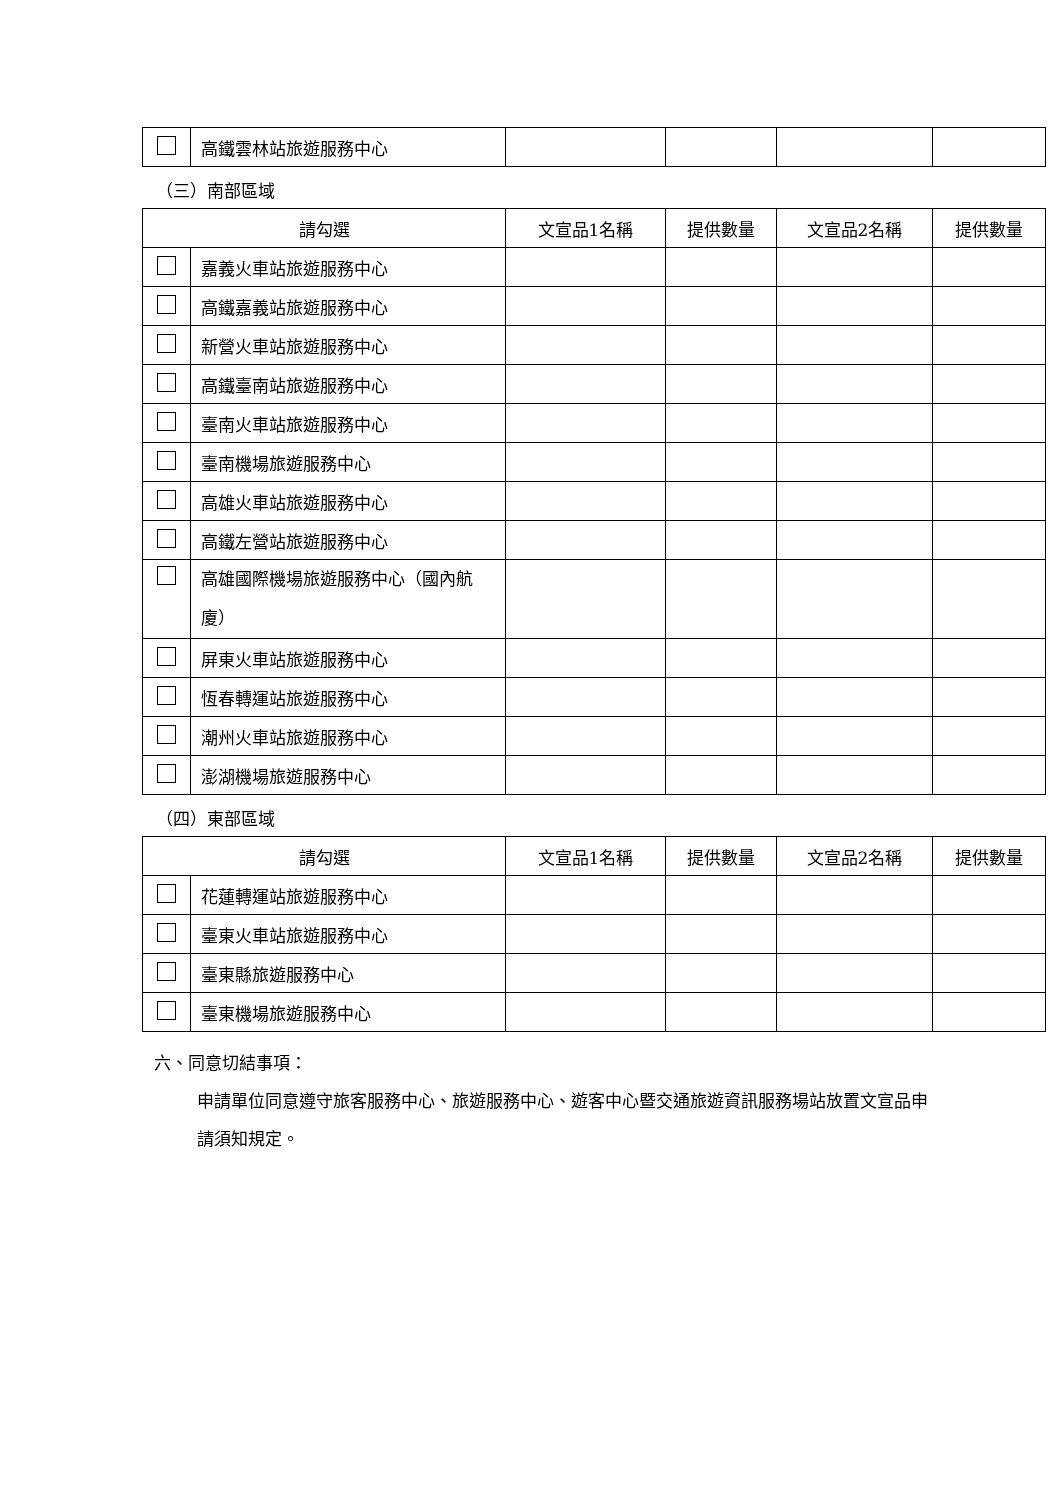| | 高鐵雲林站旅遊服務中心 | | | | |
（三）南部區域
| 請勾選 | | 文宣品1名稱 | 提供數量 | 文宣品2名稱 | 提供數量 |
| --- | --- | --- | --- | --- | --- |
| | 嘉義火車站旅遊服務中心 | | | | |
| | 高鐵嘉義站旅遊服務中心 | | | | |
| | 新營火車站旅遊服務中心 | | | | |
| | 高鐵臺南站旅遊服務中心 | | | | |
| | 臺南火車站旅遊服務中心 | | | | |
| | 臺南機場旅遊服務中心 | | | | |
| | 高雄火車站旅遊服務中心 | | | | |
| | 高鐵左營站旅遊服務中心 | | | | |
| | 高雄國際機場旅遊服務中心（國內航廈） | | | | |
| | 屏東火車站旅遊服務中心 | | | | |
| | 恆春轉運站旅遊服務中心 | | | | |
| | 潮州火車站旅遊服務中心 | | | | |
| | 澎湖機場旅遊服務中心 | | | | |
（四）東部區域
| 請勾選 | | 文宣品1名稱 | 提供數量 | 文宣品2名稱 | 提供數量 |
| --- | --- | --- | --- | --- | --- |
| | 花蓮轉運站旅遊服務中心 | | | | |
| | 臺東火車站旅遊服務中心 | | | | |
| | 臺東縣旅遊服務中心 | | | | |
| | 臺東機場旅遊服務中心 | | | | |
六、同意切結事項：
申請單位同意遵守旅客服務中心、旅遊服務中心、遊客中心暨交通旅遊資訊服務場站放置文宣品申請須知規定。